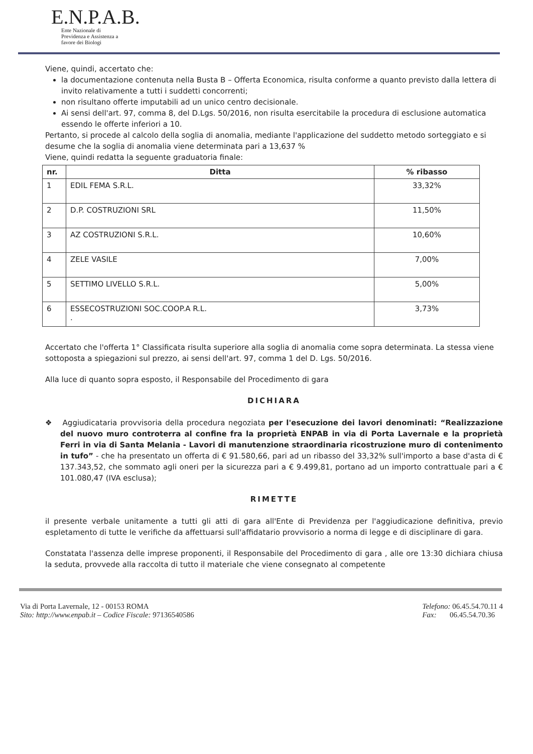E.N.P.A.B.
Ente Nazionale di
Previdenza e Assistenza a
favore dei Biologi
Viene, quindi, accertato che:
la documentazione contenuta nella Busta B – Offerta Economica, risulta conforme a quanto previsto dalla lettera di invito relativamente a tutti i suddetti concorrenti;
non risultano offerte imputabili ad un unico centro decisionale.
Ai sensi dell'art. 97, comma 8, del D.Lgs. 50/2016, non risulta esercitabile la procedura di esclusione automatica essendo le offerte inferiori a 10.
Pertanto, si procede al calcolo della soglia di anomalia, mediante l'applicazione del suddetto metodo sorteggiato e si desume che la soglia di anomalia viene determinata pari a 13,637 %
Viene, quindi redatta la seguente graduatoria finale:
| nr. | Ditta | % ribasso |
| --- | --- | --- |
| 1 | EDIL FEMA S.R.L. | 33,32% |
| 2 | D.P. COSTRUZIONI SRL | 11,50% |
| 3 | AZ COSTRUZIONI S.R.L. | 10,60% |
| 4 | ZELE VASILE | 7,00% |
| 5 | SETTIMO LIVELLO S.R.L. | 5,00% |
| 6 | ESSECOSTRUZIONI SOC.COOP.A R.L. . | 3,73% |
Accertato che l'offerta 1° Classificata risulta superiore alla soglia di anomalia come sopra determinata. La stessa viene sottoposta a spiegazioni sul prezzo, ai sensi dell'art. 97, comma 1 del D. Lgs. 50/2016.
Alla luce di quanto sopra esposto, il Responsabile del Procedimento di gara
DICHIARA
❖ Aggiudicataria provvisoria della procedura negoziata per l'esecuzione dei lavori denominati: “Realizzazione del nuovo muro controterra al confine fra la proprietà ENPAB in via di Porta Lavernale e la proprietà Ferri in via di Santa Melania - Lavori di manutenzione straordinaria ricostruzione muro di contenimento in tufo” - che ha presentato un offerta di € 91.580,66, pari ad un ribasso del 33,32% sull'importo a base d'asta di € 137.343,52, che sommato agli oneri per la sicurezza pari a € 9.499,81, portano ad un importo contrattuale pari a € 101.080,47 (IVA esclusa);
RIMETTE
il presente verbale unitamente a tutti gli atti di gara all'Ente di Previdenza per l'aggiudicazione definitiva, previo espletamento di tutte le verifiche da affettuarsi sull'affidatario provvisorio a norma di legge e di disciplinare di gara.
Constatata l'assenza delle imprese proponenti, il Responsabile del Procedimento di gara , alle ore 13:30 dichiara chiusa la seduta, provvede alla raccolta di tutto il materiale che viene consegnato al competente
Via di Porta Lavernale, 12 - 00153 ROMA
Sito: http://www.enpab.it – Codice Fiscale: 97136540586
Telefono: 06.45.54.70.11 4
Fax: 06.45.54.70.36